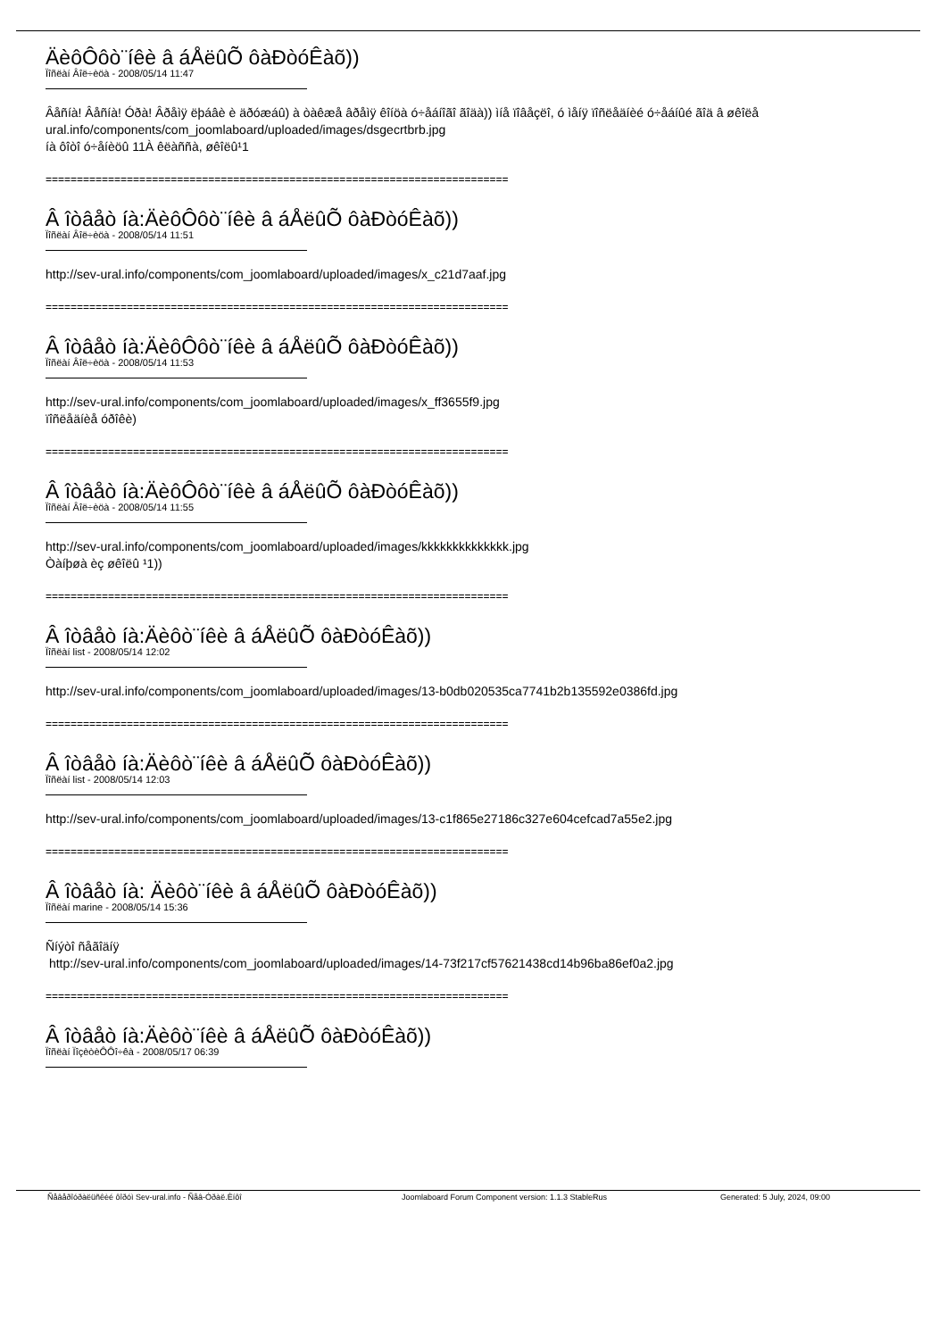ÄèôÔôò¨íêè â áÅëûÕ ôàÐòóÊàõ))
Ïîñëàí Âîë÷èöà - 2008/05/14 11:47
Âåñíà! Âåñíà! Óðà! Âðåìÿ ëþáâè è äðóæáû) à òàêæå âðåìÿ êîíöà ó÷åáíîãî ãîäà)) ìíå ïîâåçëî, ó ìåíÿ ïîñëåäíèé ó÷åáíûé ãîä â øêîëå
ural.info/components/com_joomlaboard/uploaded/images/dsgecrtbrb.jpg
íà ôîòî ó÷åíèöû 11À êëàññà, øêîëû¹1
==========================================================================
Â îòâåò íà:ÄèôÔôò¨íêè â áÅëûÕ ôàÐòóÊàõ))
Ïîñëàí Âîë÷èöà - 2008/05/14 11:51
http://sev-ural.info/components/com_joomlaboard/uploaded/images/x_c21d7aaf.jpg
==========================================================================
Â îòâåò íà:ÄèôÔôò¨íêè â áÅëûÕ ôàÐòóÊàõ))
Ïîñëàí Âîë÷èöà - 2008/05/14 11:53
http://sev-ural.info/components/com_joomlaboard/uploaded/images/x_ff3655f9.jpg
ïîñëåäíèå óðîêè)
==========================================================================
Â îòâåò íà:ÄèôÔôò¨íêè â áÅëûÕ ôàÐòóÊàõ))
Ïîñëàí Âîë÷èöà - 2008/05/14 11:55
http://sev-ural.info/components/com_joomlaboard/uploaded/images/kkkkkkkkkkkkkk.jpg
Òàíþøà èç øêîëû ¹1))
==========================================================================
Â îòâåò íà:Äèôò¨íêè â áÅëûÕ ôàÐòóÊàõ))
Ïîñëàí list - 2008/05/14 12:02
http://sev-ural.info/components/com_joomlaboard/uploaded/images/13-b0db020535ca7741b2b135592e0386fd.jpg
==========================================================================
Â îòâåò íà:Äèôò¨íêè â áÅëûÕ ôàÐòóÊàõ))
Ïîñëàí list - 2008/05/14 12:03
http://sev-ural.info/components/com_joomlaboard/uploaded/images/13-c1f865e27186c327e604cefcad7a55e2.jpg
==========================================================================
Â îòâåò íà: Äèôò¨íêè â áÅëûÕ ôàÐòóÊàõ))
Ïîñëàí marine - 2008/05/14 15:36
Ñíýòî ñåãîäíÿ
http://sev-ural.info/components/com_joomlaboard/uploaded/images/14-73f217cf57621438cd14b96ba86ef0a2.jpg
==========================================================================
Â îòâåò íà:Äèôò¨íêè â áÅëûÕ ôàÐòóÊàõ))
Ïîñëàí ÏîçèòèÔÔî÷êà - 2008/05/17 06:39
Ñåâåðîóðàëüñêèé ôîðóì Sev-ural.info - Ñåâ-Óðàë.Èíôî Joomlaboard Forum Component version: 1.1.3 StableRus Generated: 5 July, 2024, 09:00